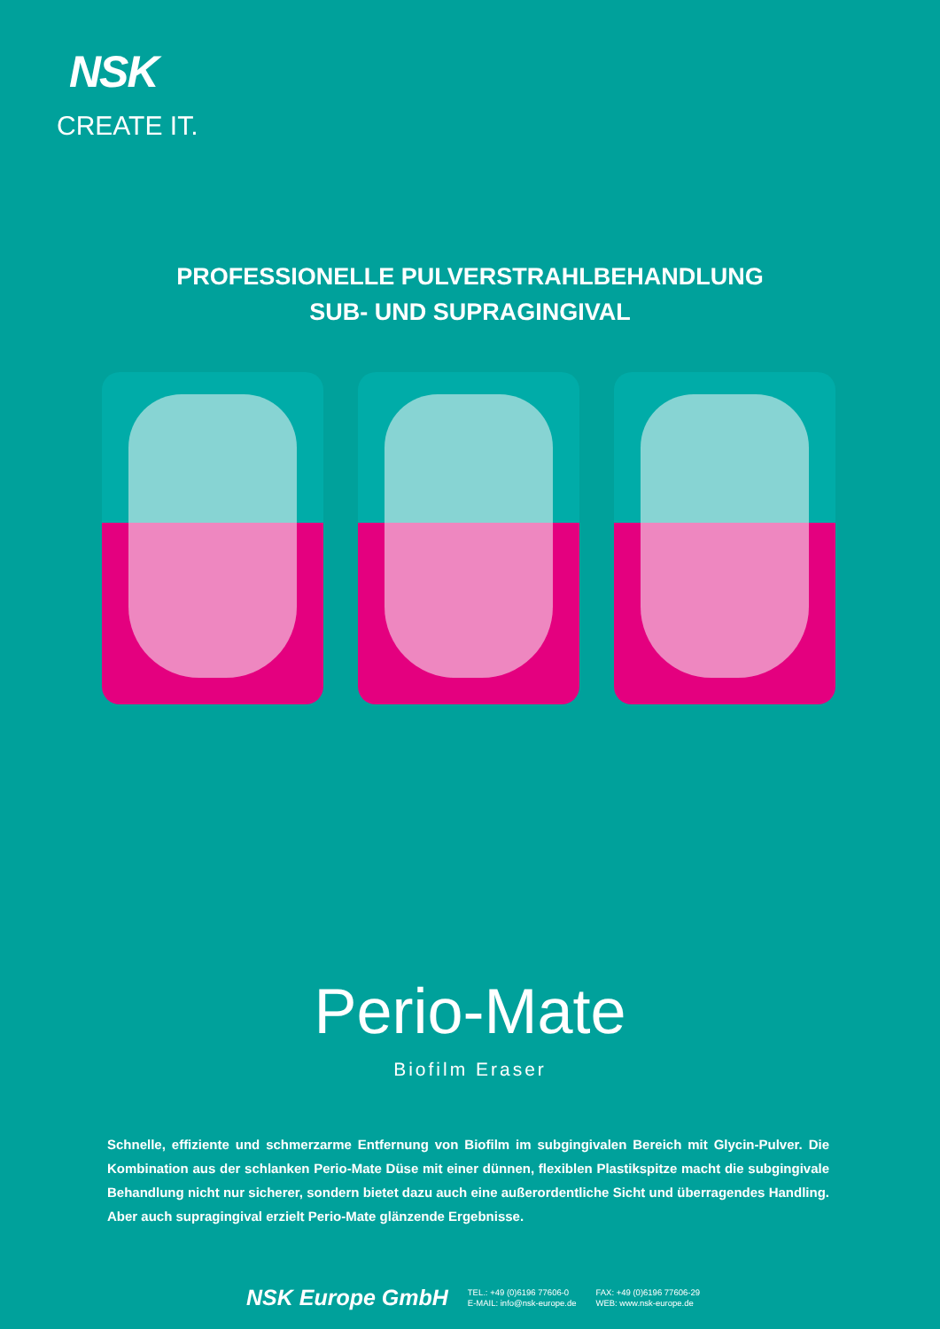NSK
CREATE IT.
PROFESSIONELLE PULVERSTRAHLBEHANDLUNG
SUB- UND SUPRAGINGIVAL
Perio-Mate
Biofilm Eraser
Schnelle, effiziente und schmerzarme Entfernung von Biofilm im subgingivalen Bereich mit Glycin-Pulver. Die Kombination aus der schlanken Perio-Mate Düse mit einer dünnen, flexiblen Plastikspitze macht die subgingivale Behandlung nicht nur sicherer, sondern bietet dazu auch eine außerordentliche Sicht und überragendes Handling. Aber auch supragingival erzielt Perio-Mate glänzende Ergebnisse.
NSK Europe GmbH
TEL.: +49 (0)6196 77606-0
E-MAIL: info@nsk-europe.de
FAX: +49 (0)6196 77606-29
WEB: www.nsk-europe.de